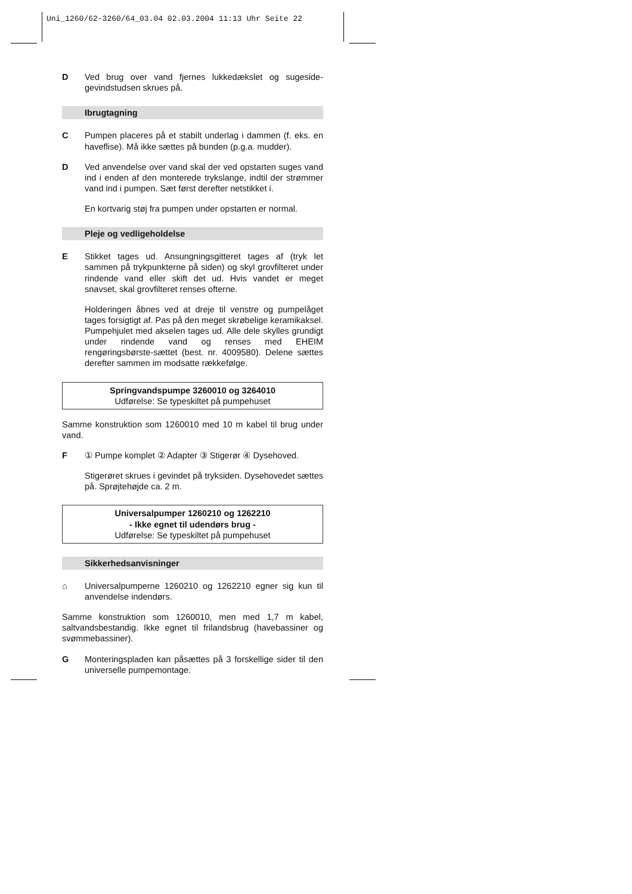Uni_1260/62-3260/64_03.04 02.03.2004 11:13 Uhr Seite 22
D Ved brug over vand fjernes lukkedækslet og sugeside-gevindstudsen skrues på.
Ibrugtagning
C Pumpen placeres på et stabilt underlag i dammen (f. eks. en haveflise). Må ikke sættes på bunden (p.g.a. mudder).
D Ved anvendelse over vand skal der ved opstarten suges vand ind i enden af den monterede trykslange, indtil der strømmer vand ind i pumpen. Sæt først derefter netstikket i.
En kortvarig støj fra pumpen under opstarten er normal.
Pleje og vedligeholdelse
E Stikket tages ud. Ansungningsgitteret tages af (tryk let sammen på trykpunkterne på siden) og skyl grovfilteret under rindende vand eller skift det ud. Hvis vandet er meget snavset, skal grovfilteret renses ofterne.
Holderingen åbnes ved at dreje til venstre og pumpelåget tages forsigtigt af. Pas på den meget skrøbelige keramikaksel. Pumpehjulet med akselen tages ud. Alle dele skylles grundigt under rindende vand og renses med EHEIM rengøringsbørste-sættet (best. nr. 4009580). Delene sættes derefter sammen im modsatte rækkefølge.
Springvandspumpe 3260010 og 3264010
Udførelse: Se typeskiltet på pumpehuset
Samme konstruktion som 1260010 med 10 m kabel til brug under vand.
F ① Pumpe komplet ② Adapter ③ Stigerør ④ Dysehoved.
Stigerøret skrues i gevindet på tryksiden. Dysehovedet sættes på. Sprøjtehøjde ca. 2 m.
Universalpumper 1260210 og 1262210
- Ikke egnet til udendørs brug -
Udførelse: Se typeskiltet på pumpehuset
Sikkerhedsanvisninger
⌂ Universalpumperne 1260210 og 1262210 egner sig kun til anvendelse indendørs.
Samme konstruktion som 1260010, men med 1,7 m kabel, saltvandsbestandig. Ikke egnet til frilandsbrug (havebassiner og svømmebassiner).
G Monteringspladen kan påsættes på 3 forskellige sider til den universelle pumpemontage.